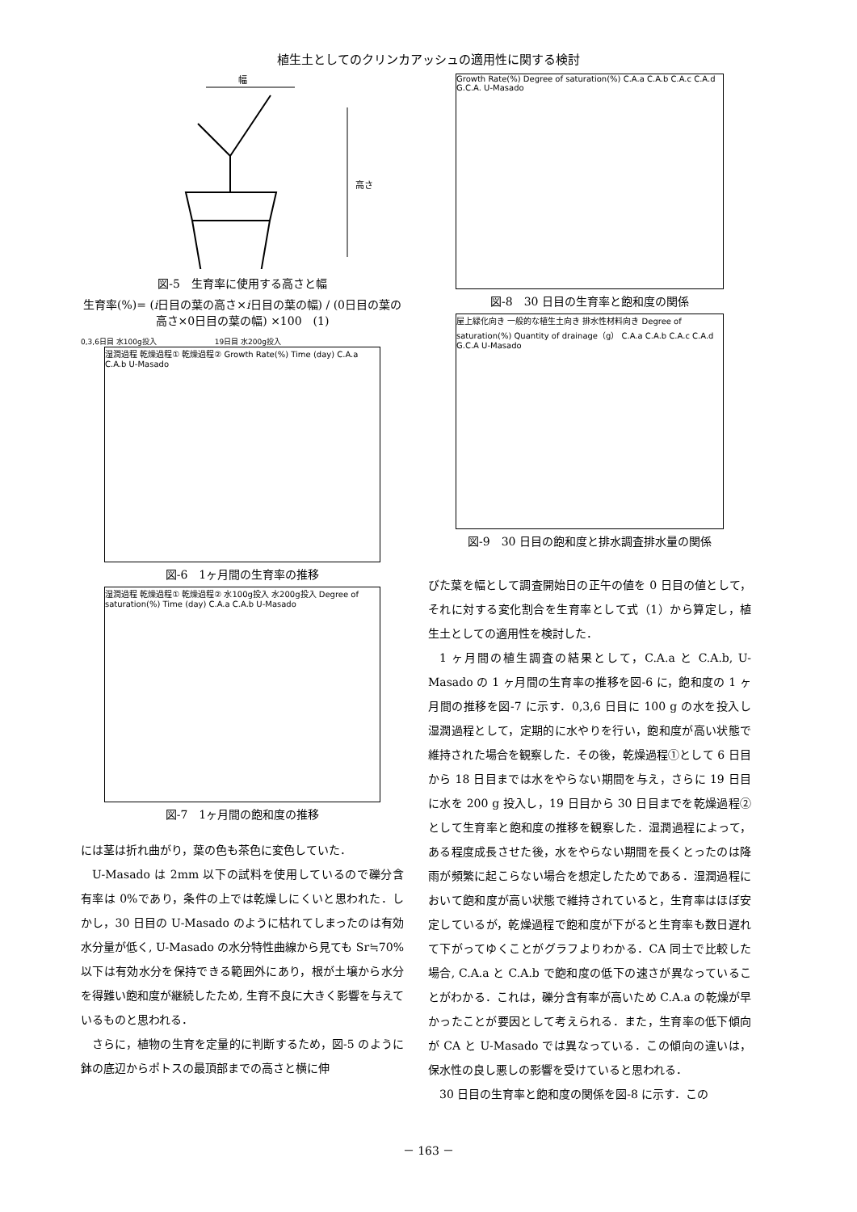植生土としてのクリンカアッシュの適用性に関する検討
幅
高さ
図-5　生育率に使用する高さと幅
生育率(%)= (i日目の葉の高さ×i日目の葉の幅) / (0日目の葉の高さ×0日目の葉の幅) ×100　(1)
0,3,6日目 水100g投入　　　　　　　　19日目 水200g投入
湿潤過程 乾燥過程① 乾燥過程② Growth Rate(%) Time (day) C.A.a C.A.b U-Masado
図-6　1ヶ月間の生育率の推移
湿潤過程 乾燥過程① 乾燥過程② 水100g投入 水200g投入 Degree of saturation(%) Time (day) C.A.a C.A.b U-Masado
図-7　1ヶ月間の飽和度の推移
には茎は折れ曲がり，葉の色も茶色に変色していた．
U-Masado は 2mm 以下の試料を使用しているので礫分含有率は 0%であり，条件の上では乾燥しにくいと思われた．しかし，30 日目の U-Masado のように枯れてしまったのは有効水分量が低く, U-Masado の水分特性曲線から見ても Sr≒70%以下は有効水分を保持できる範囲外にあり，根が土壌から水分を得難い飽和度が継続したため, 生育不良に大きく影響を与えているものと思われる．
さらに，植物の生育を定量的に判断するため，図-5 のように鉢の底辺からポトスの最頂部までの高さと横に伸
Growth Rate(%) Degree of saturation(%) C.A.a C.A.b C.A.c C.A.d G.C.A. U-Masado
図-8　30 日目の生育率と飽和度の関係
屋上緑化向き 一般的な植生土向き 排水性材料向き Degree of saturation(%) Quantity of drainage（g） C.A.a C.A.b C.A.c C.A.d G.C.A U-Masado
図-9　30 日目の飽和度と排水調査排水量の関係
びた葉を幅として調査開始日の正午の値を 0 日目の値として，それに対する変化割合を生育率として式（1）から算定し，植生土としての適用性を検討した．
1 ヶ月間の植生調査の結果として，C.A.a と C.A.b, U-Masado の 1 ヶ月間の生育率の推移を図-6 に，飽和度の 1 ヶ月間の推移を図-7 に示す．0,3,6 日目に 100 g の水を投入し湿潤過程として，定期的に水やりを行い，飽和度が高い状態で維持された場合を観察した．その後，乾燥過程①として 6 日目から 18 日目までは水をやらない期間を与え，さらに 19 日目に水を 200 g 投入し，19 日目から 30 日目までを乾燥過程②として生育率と飽和度の推移を観察した．湿潤過程によって，ある程度成長させた後，水をやらない期間を長くとったのは降雨が頻繁に起こらない場合を想定したためである．湿潤過程において飽和度が高い状態で維持されていると，生育率はほぼ安定しているが，乾燥過程で飽和度が下がると生育率も数日遅れて下がってゆくことがグラフよりわかる．CA 同士で比較した場合, C.A.a と C.A.b で飽和度の低下の速さが異なっていることがわかる．これは，礫分含有率が高いため C.A.a の乾燥が早かったことが要因として考えられる．また，生育率の低下傾向が CA と U-Masado では異なっている．この傾向の違いは，保水性の良し悪しの影響を受けていると思われる．
30 日目の生育率と飽和度の関係を図-8 に示す．この
－ 163 －